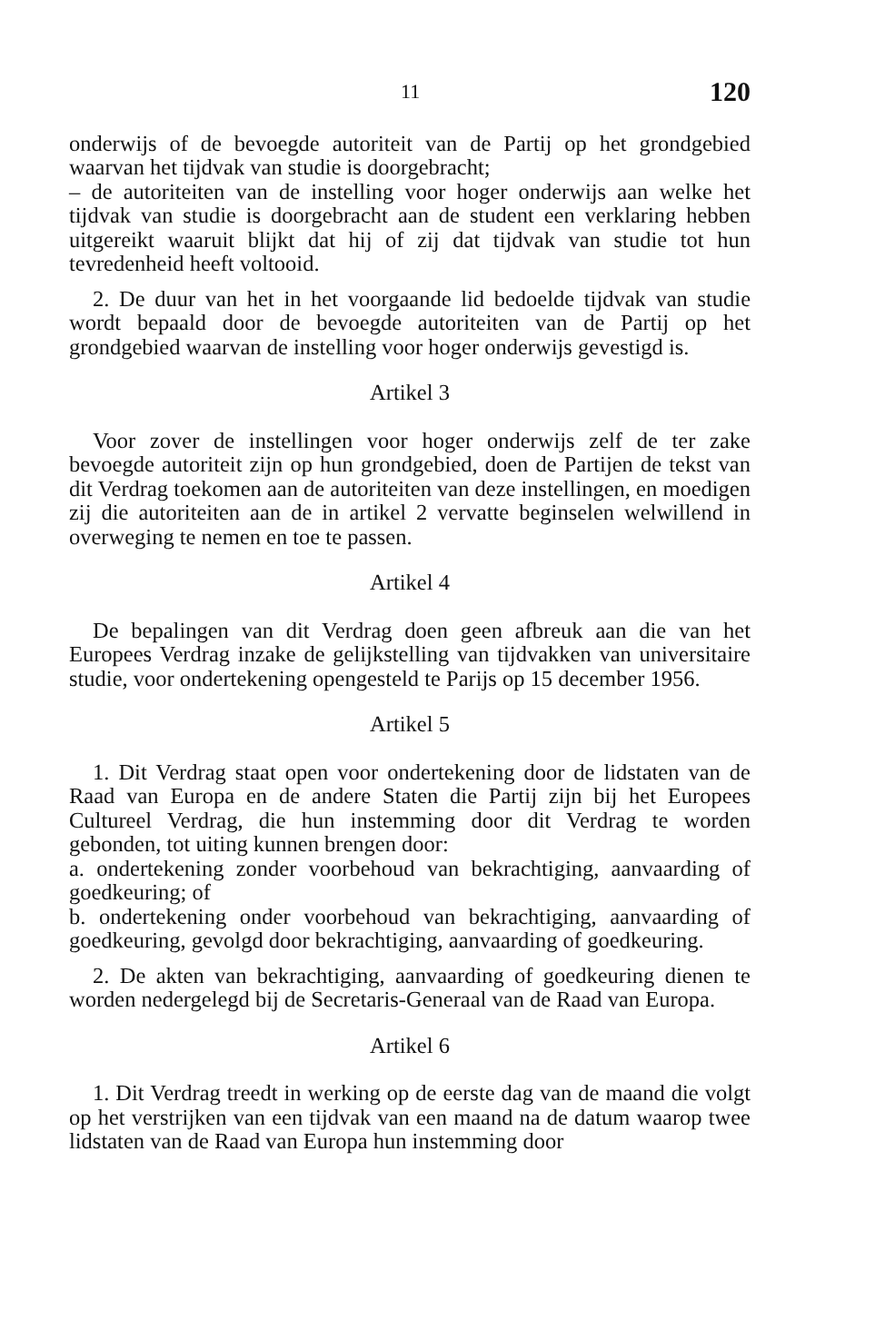11 120
onderwijs of de bevoegde autoriteit van de Partij op het grondgebied waarvan het tijdvak van studie is doorgebracht;
– de autoriteiten van de instelling voor hoger onderwijs aan welke het tijdvak van studie is doorgebracht aan de student een verklaring hebben uitgereikt waaruit blijkt dat hij of zij dat tijdvak van studie tot hun tevredenheid heeft voltooid.
2. De duur van het in het voorgaande lid bedoelde tijdvak van studie wordt bepaald door de bevoegde autoriteiten van de Partij op het grondgebied waarvan de instelling voor hoger onderwijs gevestigd is.
Artikel 3
Voor zover de instellingen voor hoger onderwijs zelf de ter zake bevoegde autoriteit zijn op hun grondgebied, doen de Partijen de tekst van dit Verdrag toekomen aan de autoriteiten van deze instellingen, en moedigen zij die autoriteiten aan de in artikel 2 vervatte beginselen welwillend in overweging te nemen en toe te passen.
Artikel 4
De bepalingen van dit Verdrag doen geen afbreuk aan die van het Europees Verdrag inzake de gelijkstelling van tijdvakken van universitaire studie, voor ondertekening opengesteld te Parijs op 15 december 1956.
Artikel 5
1. Dit Verdrag staat open voor ondertekening door de lidstaten van de Raad van Europa en de andere Staten die Partij zijn bij het Europees Cultureel Verdrag, die hun instemming door dit Verdrag te worden gebonden, tot uiting kunnen brengen door:
a. ondertekening zonder voorbehoud van bekrachtiging, aanvaarding of goedkeuring; of
b. ondertekening onder voorbehoud van bekrachtiging, aanvaarding of goedkeuring, gevolgd door bekrachtiging, aanvaarding of goedkeuring.
2. De akten van bekrachtiging, aanvaarding of goedkeuring dienen te worden nedergelegd bij de Secretaris-Generaal van de Raad van Europa.
Artikel 6
1. Dit Verdrag treedt in werking op de eerste dag van de maand die volgt op het verstrijken van een tijdvak van een maand na de datum waarop twee lidstaten van de Raad van Europa hun instemming door